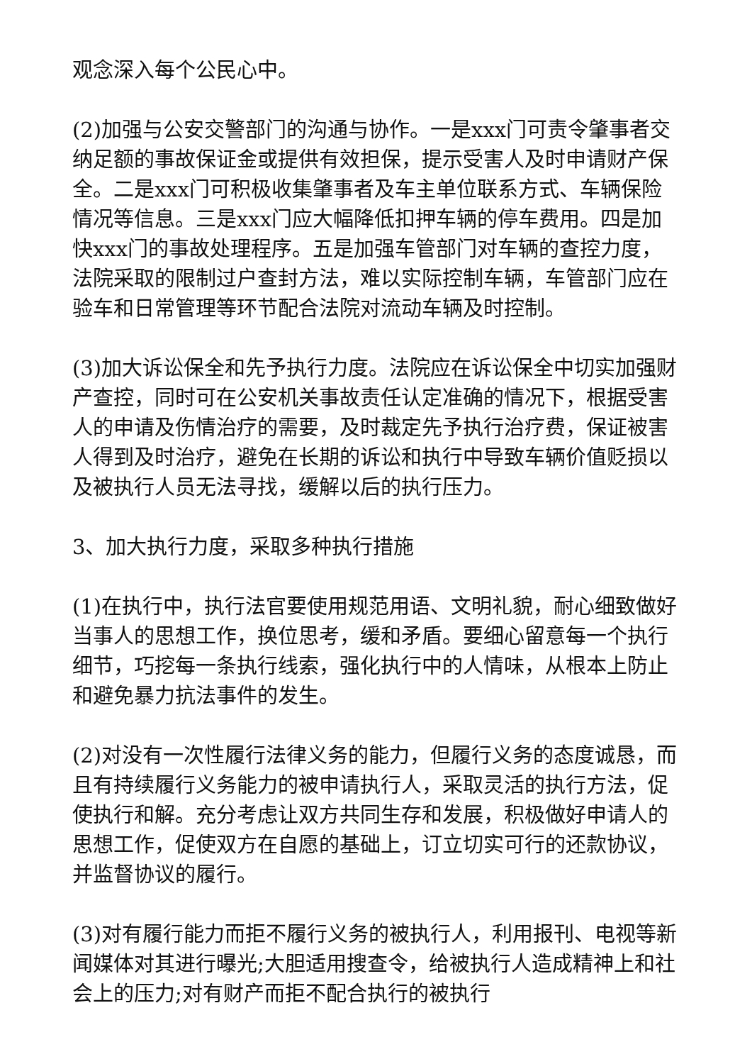观念深入每个公民心中。
(2)加强与公安交警部门的沟通与协作。一是xxx门可责令肇事者交纳足额的事故保证金或提供有效担保，提示受害人及时申请财产保全。二是xxx门可积极收集肇事者及车主单位联系方式、车辆保险情况等信息。三是xxx门应大幅降低扣押车辆的停车费用。四是加快xxx门的事故处理程序。五是加强车管部门对车辆的查控力度，法院采取的限制过户查封方法，难以实际控制车辆，车管部门应在验车和日常管理等环节配合法院对流动车辆及时控制。
(3)加大诉讼保全和先予执行力度。法院应在诉讼保全中切实加强财产查控，同时可在公安机关事故责任认定准确的情况下，根据受害人的申请及伤情治疗的需要，及时裁定先予执行治疗费，保证被害人得到及时治疗，避免在长期的诉讼和执行中导致车辆价值贬损以及被执行人员无法寻找，缓解以后的执行压力。
3、加大执行力度，采取多种执行措施
(1)在执行中，执行法官要使用规范用语、文明礼貌，耐心细致做好当事人的思想工作，换位思考，缓和矛盾。要细心留意每一个执行细节，巧挖每一条执行线索，强化执行中的人情味，从根本上防止和避免暴力抗法事件的发生。
(2)对没有一次性履行法律义务的能力，但履行义务的态度诚恳，而且有持续履行义务能力的被申请执行人，采取灵活的执行方法，促使执行和解。充分考虑让双方共同生存和发展，积极做好申请人的思想工作，促使双方在自愿的基础上，订立切实可行的还款协议，并监督协议的履行。
(3)对有履行能力而拒不履行义务的被执行人，利用报刊、电视等新闻媒体对其进行曝光;大胆适用搜查令，给被执行人造成精神上和社会上的压力;对有财产而拒不配合执行的被执行